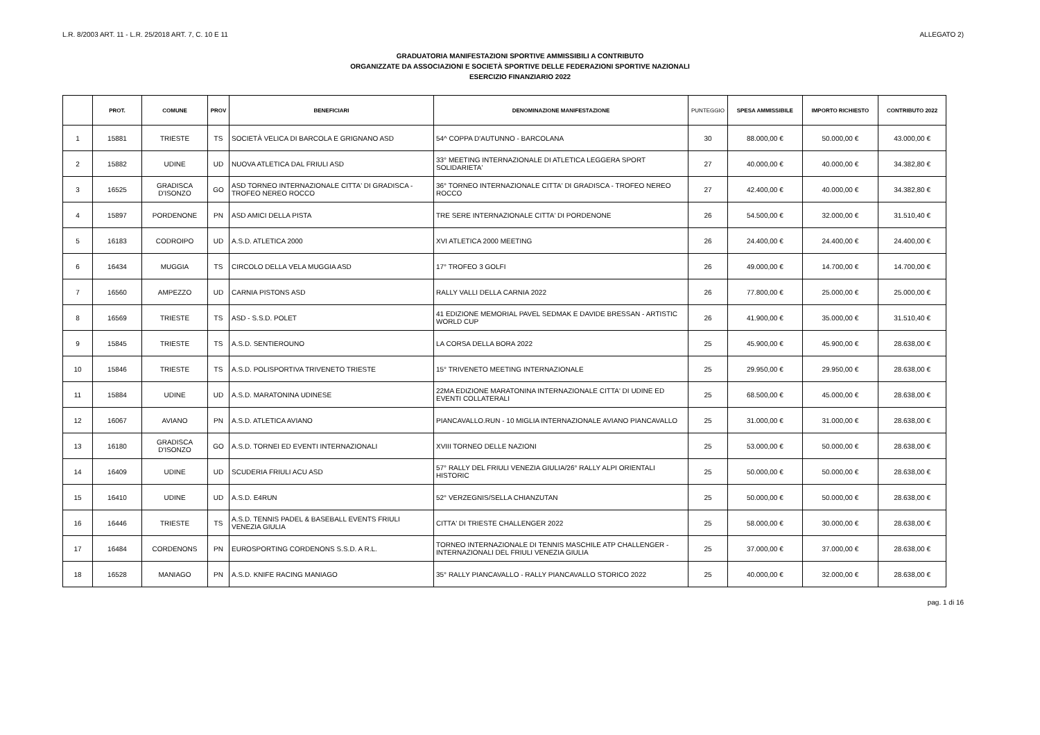L.R. 8/2003 ART. 11 - L.R. 25/2018 ART. 7, C. 10 E 11 ALLEGATO 2)
GRADUATORIA MANIFESTAZIONI SPORTIVE AMMISSIBILI A CONTRIBUTO
ORGANIZZATE DA ASSOCIAZIONI E SOCIETÀ SPORTIVE DELLE FEDERAZIONI SPORTIVE NAZIONALI
ESERCIZIO FINANZIARIO 2022
| | PROT. | COMUNE | PROV | BENEFICIARI | DENOMINAZIONE MANIFESTAZIONE | PUNTEGGIO | SPESA AMMISSIBILE | IMPORTO RICHIESTO | CONTRIBUTO 2022 |
| --- | --- | --- | --- | --- | --- | --- | --- | --- | --- |
| 1 | 15881 | TRIESTE | TS | SOCIETÀ VELICA DI BARCOLA E GRIGNANO ASD | 54^ COPPA D'AUTUNNO - BARCOLANA | 30 | 88.000,00 € | 50.000,00 € | 43.000,00 € |
| 2 | 15882 | UDINE | UD | NUOVA ATLETICA DAL FRIULI ASD | 33° MEETING INTERNAZIONALE DI ATLETICA LEGGERA SPORT SOLIDARIETA' | 27 | 40.000,00 € | 40.000,00 € | 34.382,80 € |
| 3 | 16525 | GRADISCA D'ISONZO | GO | ASD TORNEO INTERNAZIONALE CITTA' DI GRADISCA - TROFEO NEREO ROCCO | 36° TORNEO INTERNAZIONALE CITTA' DI GRADISCA - TROFEO NEREO ROCCO | 27 | 42.400,00 € | 40.000,00 € | 34.382,80 € |
| 4 | 15897 | PORDENONE | PN | ASD AMICI DELLA PISTA | TRE SERE INTERNAZIONALE CITTA' DI PORDENONE | 26 | 54.500,00 € | 32.000,00 € | 31.510,40 € |
| 5 | 16183 | CODROIPO | UD | A.S.D. ATLETICA 2000 | XVI ATLETICA 2000 MEETING | 26 | 24.400,00 € | 24.400,00 € | 24.400,00 € |
| 6 | 16434 | MUGGIA | TS | CIRCOLO DELLA VELA MUGGIA ASD | 17° TROFEO 3 GOLFI | 26 | 49.000,00 € | 14.700,00 € | 14.700,00 € |
| 7 | 16560 | AMPEZZO | UD | CARNIA PISTONS ASD | RALLY VALLI DELLA CARNIA 2022 | 26 | 77.800,00 € | 25.000,00 € | 25.000,00 € |
| 8 | 16569 | TRIESTE | TS | ASD - S.S.D. POLET | 41 EDIZIONE MEMORIAL PAVEL SEDMAK E DAVIDE BRESSAN - ARTISTIC WORLD CUP | 26 | 41.900,00 € | 35.000,00 € | 31.510,40 € |
| 9 | 15845 | TRIESTE | TS | A.S.D. SENTIEROUNO | LA CORSA DELLA BORA 2022 | 25 | 45.900,00 € | 45.900,00 € | 28.638,00 € |
| 10 | 15846 | TRIESTE | TS | A.S.D. POLISPORTIVA TRIVENETO TRIESTE | 15° TRIVENETO MEETING INTERNAZIONALE | 25 | 29.950,00 € | 29.950,00 € | 28.638,00 € |
| 11 | 15884 | UDINE | UD | A.S.D. MARATONINA UDINESE | 22MA EDIZIONE MARATONINA INTERNAZIONALE CITTA' DI UDINE ED EVENTI COLLATERALI | 25 | 68.500,00 € | 45.000,00 € | 28.638,00 € |
| 12 | 16067 | AVIANO | PN | A.S.D. ATLETICA AVIANO | PIANCAVALLO.RUN - 10 MIGLIA INTERNAZIONALE AVIANO PIANCAVALLO | 25 | 31.000,00 € | 31.000,00 € | 28.638,00 € |
| 13 | 16180 | GRADISCA D'ISONZO | GO | A.S.D. TORNEI ED EVENTI INTERNAZIONALI | XVIII TORNEO DELLE NAZIONI | 25 | 53.000,00 € | 50.000,00 € | 28.638,00 € |
| 14 | 16409 | UDINE | UD | SCUDERIA FRIULI ACU ASD | 57° RALLY DEL FRIULI VENEZIA GIULIA/26° RALLY ALPI ORIENTALI HISTORIC | 25 | 50.000,00 € | 50.000,00 € | 28.638,00 € |
| 15 | 16410 | UDINE | UD | A.S.D. E4RUN | 52° VERZEGNIS/SELLA CHIANZUTAN | 25 | 50.000,00 € | 50.000,00 € | 28.638,00 € |
| 16 | 16446 | TRIESTE | TS | A.S.D. TENNIS PADEL & BASEBALL EVENTS FRIULI VENEZIA GIULIA | CITTA' DI TRIESTE CHALLENGER 2022 | 25 | 58.000,00 € | 30.000,00 € | 28.638,00 € |
| 17 | 16484 | CORDENONS | PN | EUROSPORTING CORDENONS S.S.D. A R.L. | TORNEO INTERNAZIONALE DI TENNIS MASCHILE ATP CHALLENGER - INTERNAZIONALI DEL FRIULI VENEZIA GIULIA | 25 | 37.000,00 € | 37.000,00 € | 28.638,00 € |
| 18 | 16528 | MANIAGO | PN | A.S.D. KNIFE RACING MANIAGO | 35° RALLY PIANCAVALLO - RALLY PIANCAVALLO STORICO 2022 | 25 | 40.000,00 € | 32.000,00 € | 28.638,00 € |
pag. 1 di 16